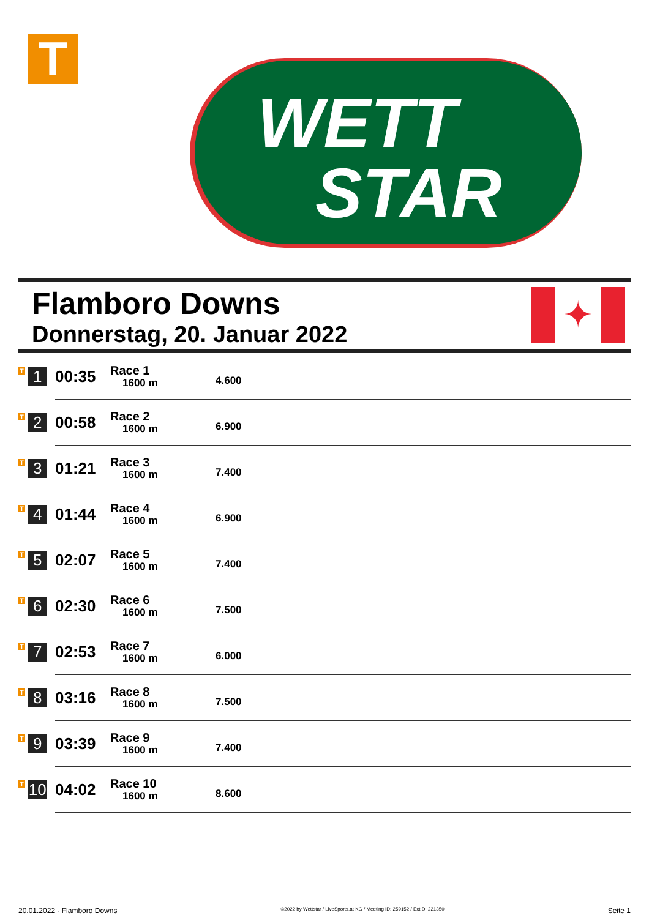T
WETT
STAR
Flamboro Downs
Donnerstag, 20. Januar 2022
✦
| T 1 | 00:35 | Race 1 1600 m | 4.600 |
| T 2 | 00:58 | Race 2 1600 m | 6.900 |
| T 3 | 01:21 | Race 3 1600 m | 7.400 |
| T 4 | 01:44 | Race 4 1600 m | 6.900 |
| T 5 | 02:07 | Race 5 1600 m | 7.400 |
| T 6 | 02:30 | Race 6 1600 m | 7.500 |
| T 7 | 02:53 | Race 7 1600 m | 6.000 |
| T 8 | 03:16 | Race 8 1600 m | 7.500 |
| T 9 | 03:39 | Race 9 1600 m | 7.400 |
| T 10 | 04:02 | Race 10 1600 m | 8.600 |
20.01.2022 - Flamboro Downs ©2022 by Wettstar / LiveSports.at KG / Meeting ID: 259152 / ExtID: 221350 Seite 1